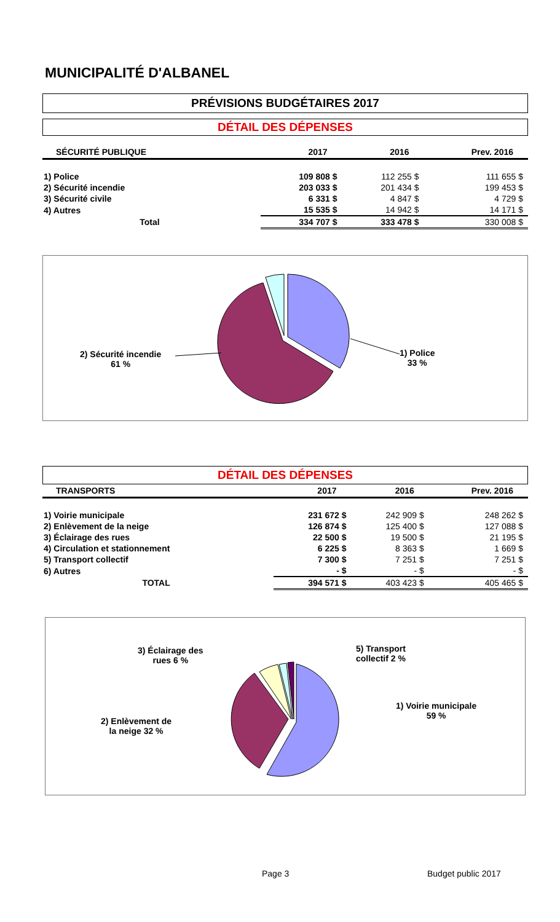MUNICIPALITÉ D'ALBANEL
PRÉVISIONS BUDGÉTAIRES 2017
DÉTAIL DES DÉPENSES
| SÉCURITÉ PUBLIQUE | 2017 | 2016 | Prev. 2016 |
| --- | --- | --- | --- |
| 1) Police | 109 808 $ | 112 255 $ | 111 655 $ |
| 2) Sécurité incendie | 203 033 $ | 201 434 $ | 199 453 $ |
| 3) Sécurité civile | 6 331 $ | 4 847 $ | 4 729 $ |
| 4) Autres | 15 535 $ | 14 942 $ | 14 171 $ |
| Total | 334 707 $ | 333 478 $ | 330 008 $ |
1) Police
33 %
2) Sécurité incendie
61 %
DÉTAIL DES DÉPENSES
| TRANSPORTS | 2017 | 2016 | Prev. 2016 |
| --- | --- | --- | --- |
| 1) Voirie municipale | 231 672 $ | 242 909 $ | 248 262 $ |
| 2) Enlèvement de la neige | 126 874 $ | 125 400 $ | 127 088 $ |
| 3) Éclairage des rues | 22 500 $ | 19 500 $ | 21 195 $ |
| 4) Circulation et stationnement | 6 225 $ | 8 363 $ | 1 669 $ |
| 5) Transport collectif | 7 300 $ | 7 251 $ | 7 251 $ |
| 6) Autres | - $ | - $ | - $ |
| TOTAL | 394 571 $ | 403 423 $ | 405 465 $ |
3) Éclairage des
rues 6 %
5) Transport
collectif 2 %
1) Voirie municipale
59 %
2) Enlèvement de
la neige 32 %
Page 3 Budget public 2017